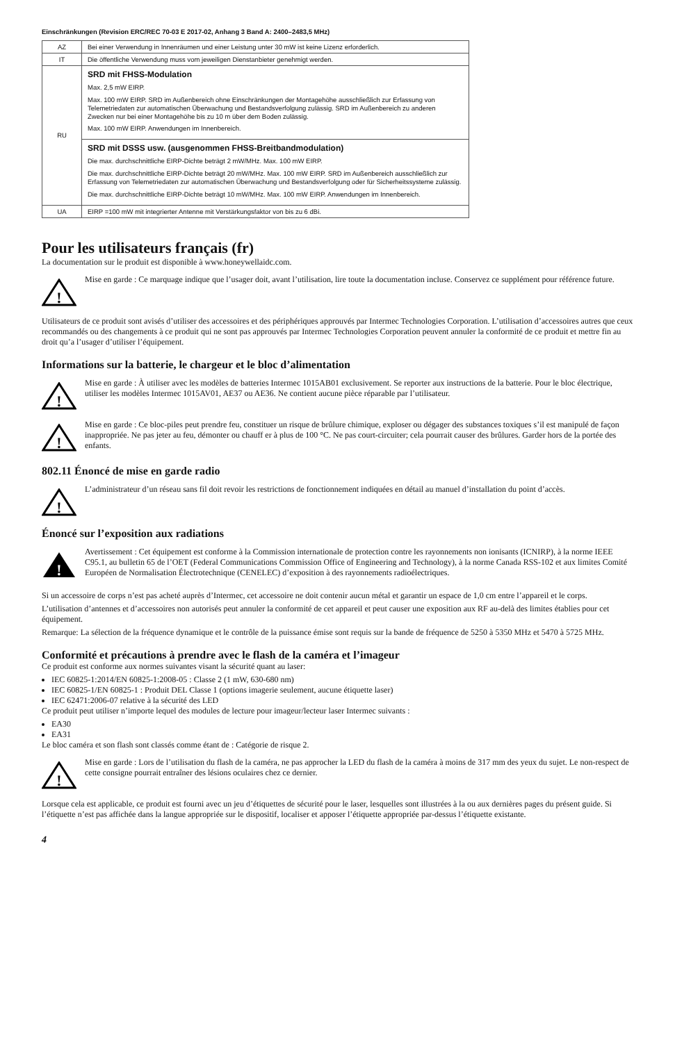Einschränkungen (Revision ERC/REC 70-03 E 2017-02, Anhang 3 Band A: 2400–2483,5 MHz)
| AZ | Bei einer Verwendung in Innenräumen und einer Leistung unter 30 mW ist keine Lizenz erforderlich. |
| IT | Die öffentliche Verwendung muss vom jeweiligen Dienstanbieter genehmigt werden. |
| RU | SRD mit FHSS-Modulation Max. 2,5 mW EIRP. Max. 100 mW EIRP. SRD im Außenbereich ohne Einschränkungen der Montagehöhe ausschließlich zur Erfassung von Telemetriedaten zur automatischen Überwachung und Bestandsverfolgung zulässig. SRD im Außenbereich zu anderen Zwecken nur bei einer Montagehöhe bis zu 10 m über dem Boden zulässig. Max. 100 mW EIRP. Anwendungen im Innenbereich. |
| | SRD mit DSSS usw. (ausgenommen FHSS-Breitbandmodulation) Die max. durchschnittliche EIRP-Dichte beträgt 2 mW/MHz. Max. 100 mW EIRP. Die max. durchschnittliche EIRP-Dichte beträgt 20 mW/MHz. Max. 100 mW EIRP. SRD im Außenbereich ausschließlich zur Erfassung von Telemetriedaten zur automatischen Überwachung und Bestandsverfolgung oder für Sicherheitssysteme zulässig. Die max. durchschnittliche EIRP-Dichte beträgt 10 mW/MHz. Max. 100 mW EIRP. Anwendungen im Innenbereich. |
| UA | EIRP =100 mW mit integrierter Antenne mit Verstärkungsfaktor von bis zu 6 dBi. |
Pour les utilisateurs français (fr)
La documentation sur le produit est disponible à www.honeywellaidc.com.
!
Mise en garde : Ce marquage indique que l’usager doit, avant l’utilisation, lire toute la documentation incluse. Conservez ce supplément pour référence future.
Utilisateurs de ce produit sont avisés d’utiliser des accessoires et des périphériques approuvés par Intermec Technologies Corporation. L’utilisation d’accessoires autres que ceux recommandés ou des changements à ce produit qui ne sont pas approuvés par Intermec Technologies Corporation peuvent annuler la conformité de ce produit et mettre fin au droit qu’a l’usager d’utiliser l’équipement.
Informations sur la batterie, le chargeur et le bloc d’alimentation
!
Mise en garde : À utiliser avec les modèles de batteries Intermec 1015AB01 exclusivement. Se reporter aux instructions de la batterie. Pour le bloc électrique, utiliser les modèles Intermec 1015AV01, AE37 ou AE36. Ne contient aucune pièce réparable par l’utilisateur.
!
Mise en garde : Ce bloc-piles peut prendre feu, constituer un risque de brûlure chimique, exploser ou dégager des substances toxiques s’il est manipulé de façon inappropriée. Ne pas jeter au feu, démonter ou chauff er à plus de 100 °C. Ne pas court-circuiter; cela pourrait causer des brûlures. Garder hors de la portée des enfants.
802.11 Énoncé de mise en garde radio
!
L’administrateur d’un réseau sans fil doit revoir les restrictions de fonctionnement indiquées en détail au manuel d’installation du point d’accès.
Énoncé sur l’exposition aux radiations
!
Avertissement : Cet équipement est conforme à la Commission internationale de protection contre les rayonnements non ionisants (ICNIRP), à la norme IEEE C95.1, au bulletin 65 de l’OET (Federal Communications Commission Office of Engineering and Technology), à la norme Canada RSS-102 et aux limites Comité Européen de Normalisation Électrotechnique (CENELEC) d’exposition à des rayonnements radioélectriques.
Si un accessoire de corps n’est pas acheté auprès d’Intermec, cet accessoire ne doit contenir aucun métal et garantir un espace de 1,0 cm entre l’appareil et le corps.
L’utilisation d’antennes et d’accessoires non autorisés peut annuler la conformité de cet appareil et peut causer une exposition aux RF au-delà des limites établies pour cet équipement.
Remarque: La sélection de la fréquence dynamique et le contrôle de la puissance émise sont requis sur la bande de fréquence de 5250 à 5350 MHz et 5470 à 5725 MHz.
Conformité et précautions à prendre avec le flash de la caméra et l’imageur
Ce produit est conforme aux normes suivantes visant la sécurité quant au laser:
IEC 60825-1:2014/EN 60825-1:2008-05 : Classe 2 (1 mW, 630-680 nm)
IEC 60825-1/EN 60825-1 : Produit DEL Classe 1 (options imagerie seulement, aucune étiquette laser)
IEC 62471:2006-07 relative à la sécurité des LED
Ce produit peut utiliser n’importe lequel des modules de lecture pour imageur/lecteur laser Intermec suivants :
EA30
EA31
Le bloc caméra et son flash sont classés comme étant de : Catégorie de risque 2.
!
Mise en garde : Lors de l’utilisation du flash de la caméra, ne pas approcher la LED du flash de la caméra à moins de 317 mm des yeux du sujet. Le non-respect de cette consigne pourrait entraîner des lésions oculaires chez ce dernier.
Lorsque cela est applicable, ce produit est fourni avec un jeu d’étiquettes de sécurité pour le laser, lesquelles sont illustrées à la ou aux dernières pages du présent guide. Si l’étiquette n’est pas affichée dans la langue appropriée sur le dispositif, localiser et apposer l’étiquette appropriée par-dessus l’étiquette existante.
4